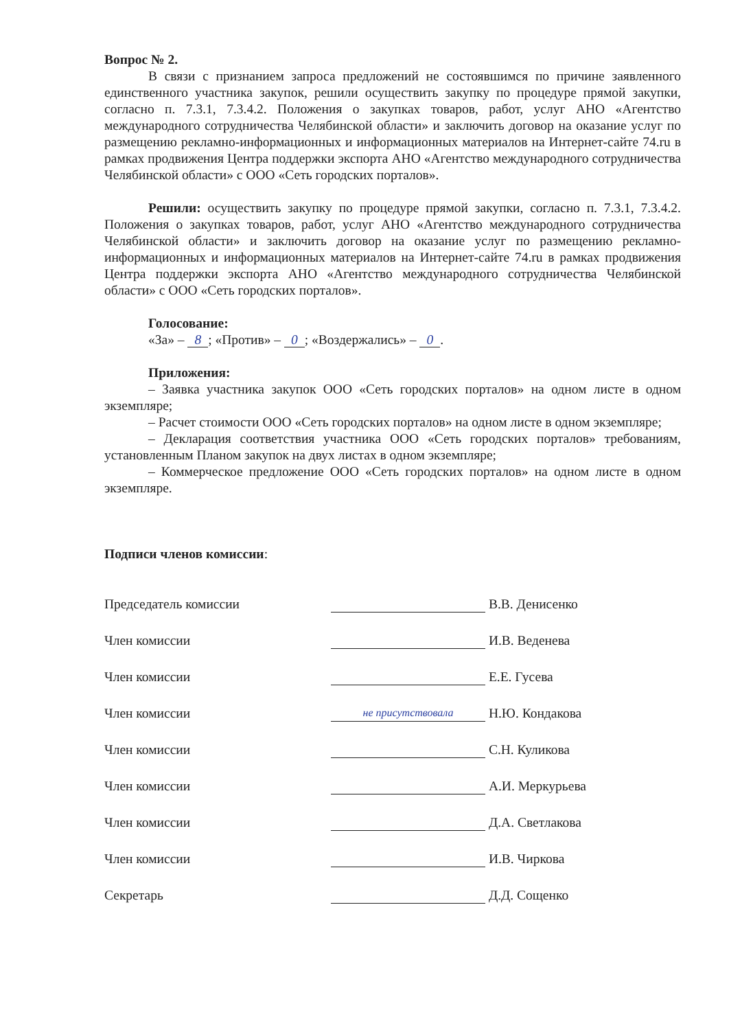Вопрос № 2.
В связи с признанием запроса предложений не состоявшимся по причине заявленного единственного участника закупок, решили осуществить закупку по процедуре прямой закупки, согласно п. 7.3.1, 7.3.4.2. Положения о закупках товаров, работ, услуг АНО «Агентство международного сотрудничества Челябинской области» и заключить договор на оказание услуг по размещению рекламно-информационных и информационных материалов на Интернет-сайте 74.ru в рамках продвижения Центра поддержки экспорта АНО «Агентство международного сотрудничества Челябинской области» с ООО «Сеть городских порталов».
Решили: осуществить закупку по процедуре прямой закупки, согласно п. 7.3.1, 7.3.4.2. Положения о закупках товаров, работ, услуг АНО «Агентство международного сотрудничества Челябинской области» и заключить договор на оказание услуг по размещению рекламно-информационных и информационных материалов на Интернет-сайте 74.ru в рамках продвижения Центра поддержки экспорта АНО «Агентство международного сотрудничества Челябинской области» с ООО «Сеть городских порталов».
Голосование:
«За» – 8; «Против» – 0; «Воздержались» – 0.
Приложения:
– Заявка участника закупок ООО «Сеть городских порталов» на одном листе в одном экземпляре;
– Расчет стоимости ООО «Сеть городских порталов» на одном листе в одном экземпляре;
– Декларация соответствия участника ООО «Сеть городских порталов» требованиям, установленным Планом закупок на двух листах в одном экземпляре;
– Коммерческое предложение ООО «Сеть городских порталов» на одном листе в одном экземпляре.
Подписи членов комиссии:
| Председатель комиссии | | В.В. Денисенко |
| Член комиссии | | И.В. Веденева |
| Член комиссии | | Е.Е. Гусева |
| Член комиссии | не присутствовала | Н.Ю. Кондакова |
| Член комиссии | | С.Н. Куликова |
| Член комиссии | | А.И. Меркурьева |
| Член комиссии | | Д.А. Светлакова |
| Член комиссии | | И.В. Чиркова |
| Секретарь | | Д.Д. Сощенко |